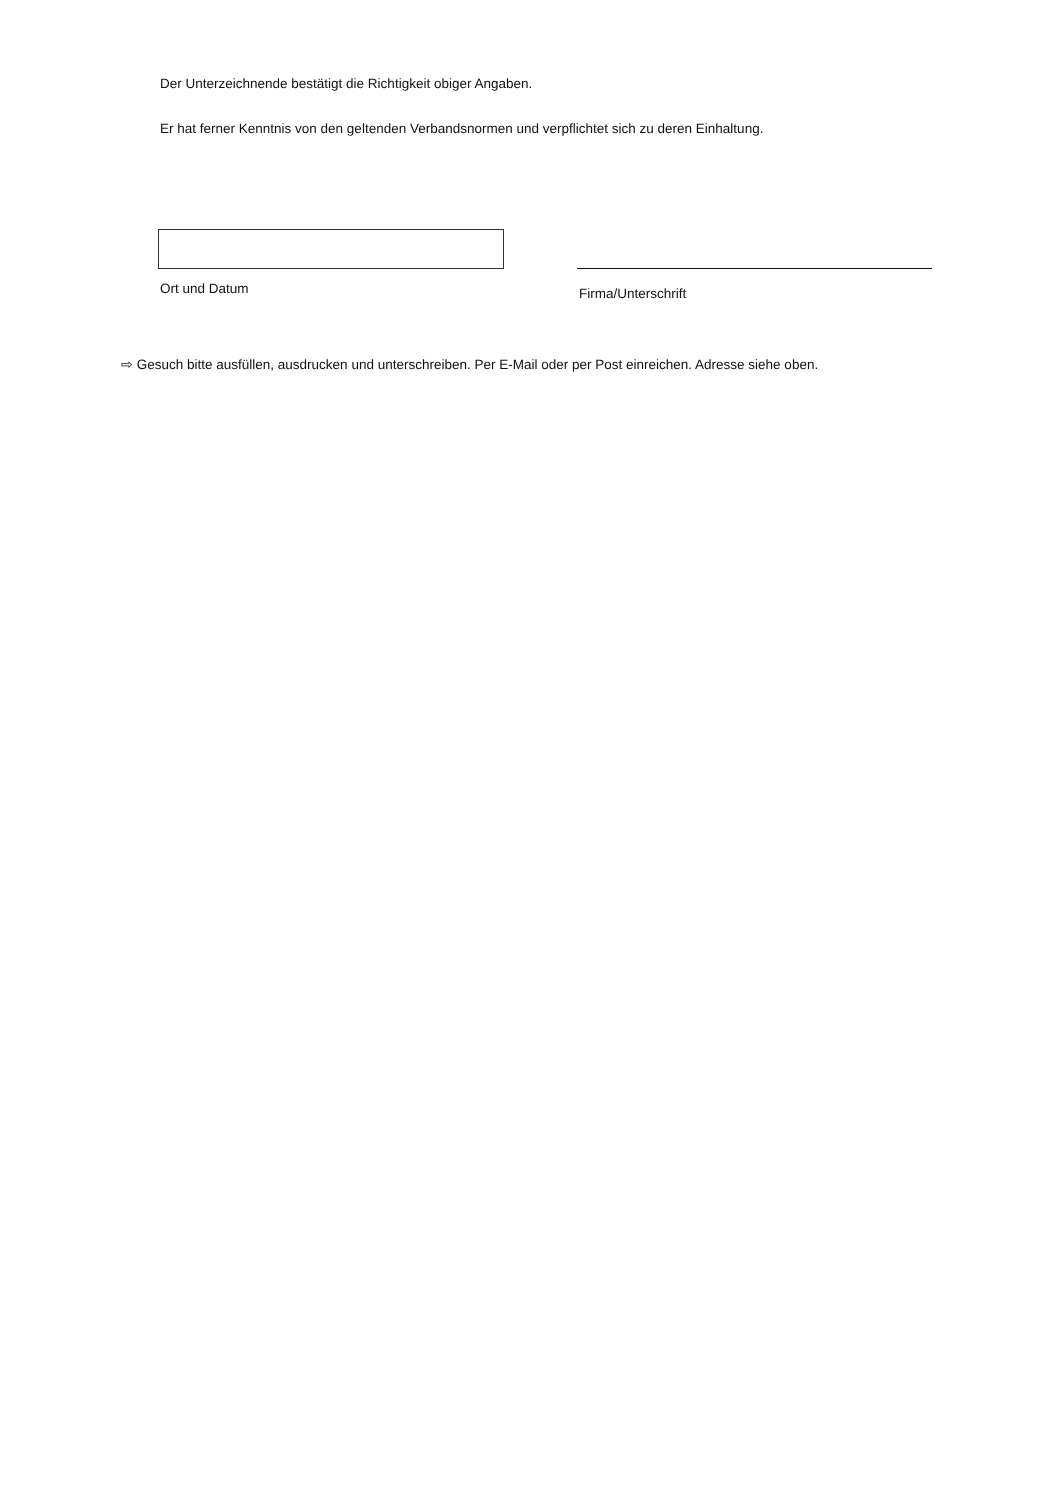Der Unterzeichnende bestätigt die Richtigkeit obiger Angaben.
Er hat ferner Kenntnis von den geltenden Verbandsnormen und verpflichtet sich zu deren Einhaltung.
Ort und Datum
Firma/Unterschrift
⇨ Gesuch bitte ausfüllen, ausdrucken und unterschreiben. Per E-Mail oder per Post einreichen. Adresse siehe oben.